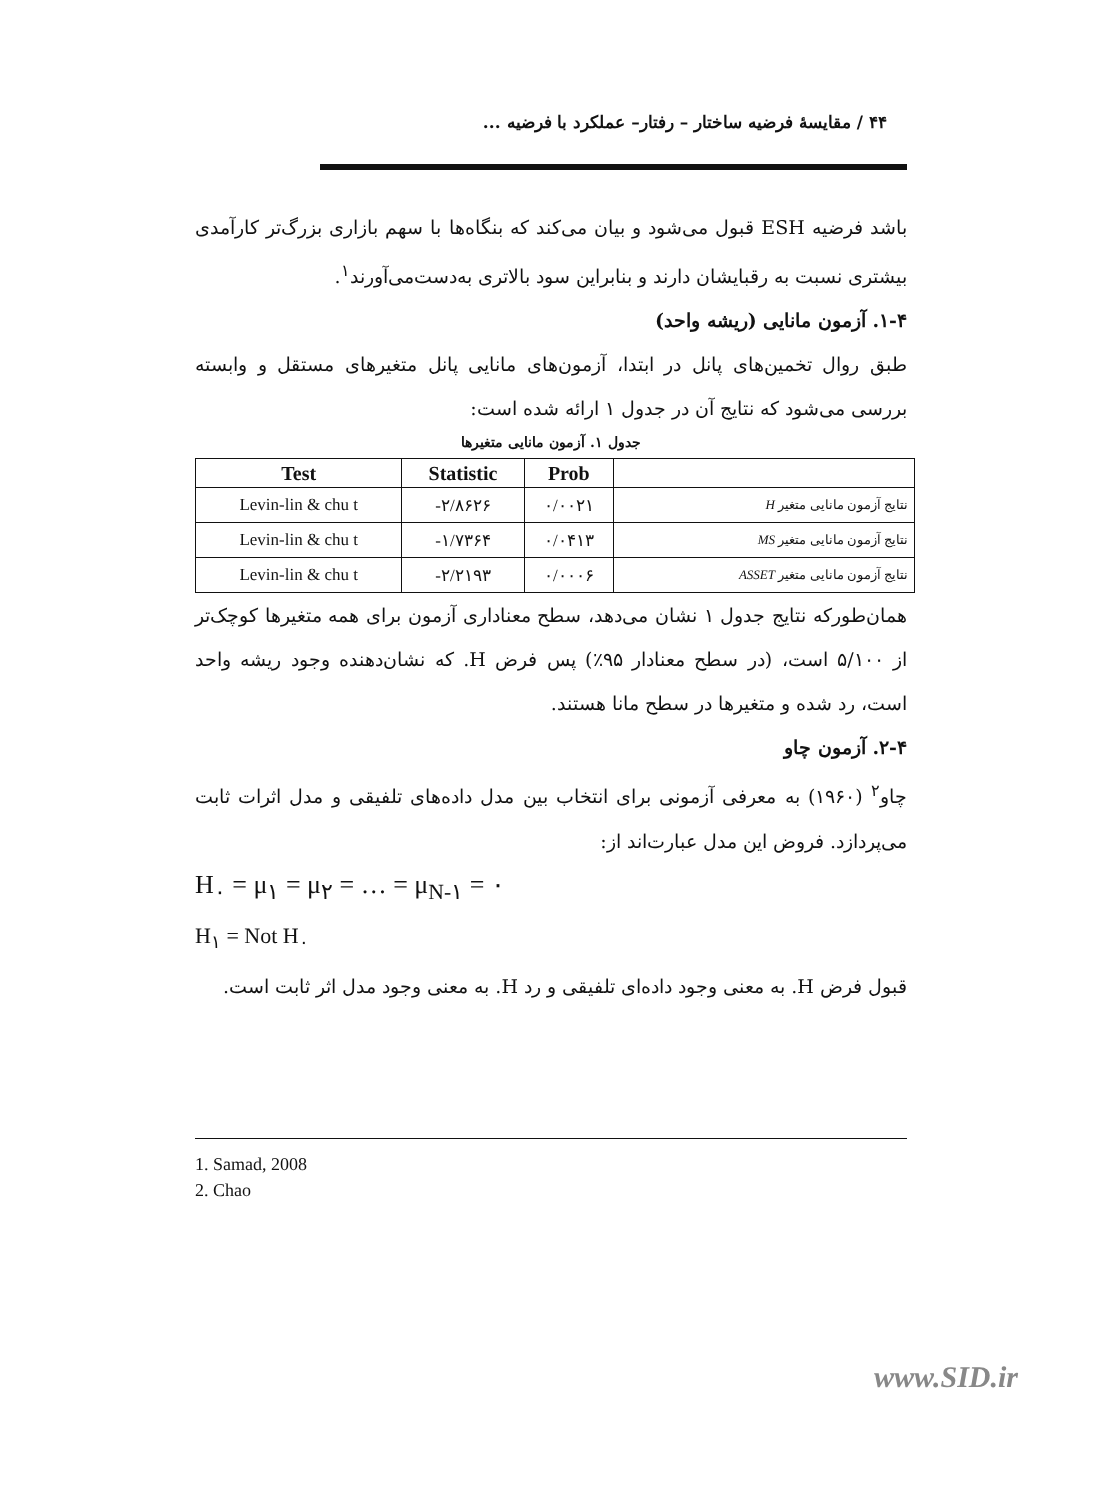۴۴ / مقایسهٔ فرضیه ساختار – رفتار– عملکرد با فرضیه ...
باشد فرضیه ESH قبول می‌شود و بیان می‌کند که بنگاه‌ها با سهم بازاری بزرگ‌تر کارآمدی بیشتری نسبت به رقبایشان دارند و بنابراین سود بالاتری به‌دست‌می‌آورند<sup>۱</sup>.
۱-۴. آزمون مانایی (ریشه واحد)
طبق روال تخمین‌های پانل در ابتدا، آزمون‌های مانایی پانل متغیرهای مستقل و وابسته بررسی می‌شود که نتایج آن در جدول ۱ ارائه شده است:
جدول ۱. آزمون مانایی متغیرها
| Test | Statistic | Prob | |
| --- | --- | --- | --- |
| Levin-lin & chu t | -۲/۸۶۲۶ | ۰/۰۰۲۱ | نتایج آزمون مانایی متغیر H |
| Levin-lin & chu t | -۱/۷۳۶۴ | ۰/۰۴۱۳ | نتایج آزمون مانایی متغیر MS |
| Levin-lin & chu t | -۲/۲۱۹۳ | ۰/۰۰۰۶ | نتایج آزمون مانایی متغیر ASSET |
همان‌طورکه نتایج جدول ۱ نشان می‌دهد، سطح معناداری آزمون برای همه متغیرها کوچک‌تر از ۵/۱۰۰ است، (در سطح معنادار ۹۵٪) پس فرض H. که نشان‌دهنده وجود ریشه واحد است، رد شده و متغیرها در سطح مانا هستند.
۲-۴. آزمون چاو
چاو<sup>۲</sup> (۱۹۶۰) به معرفی آزمونی برای انتخاب بین مدل داده‌های تلفیقی و مدل اثرات ثابت می‌پردازد. فروض این مدل عبارت‌اند از:
H<sub>۰</sub> = μ<sub>۱</sub> = μ<sub>۲</sub> = … = μ<sub>N-۱</sub> = ۰
H<sub>۱</sub> = Not H<sub>۰</sub>
قبول فرض H. به معنی وجود داده‌ای تلفیقی و رد H. به معنی وجود مدل اثر ثابت است.
1. Samad, 2008
2. Chao
www.SID.ir